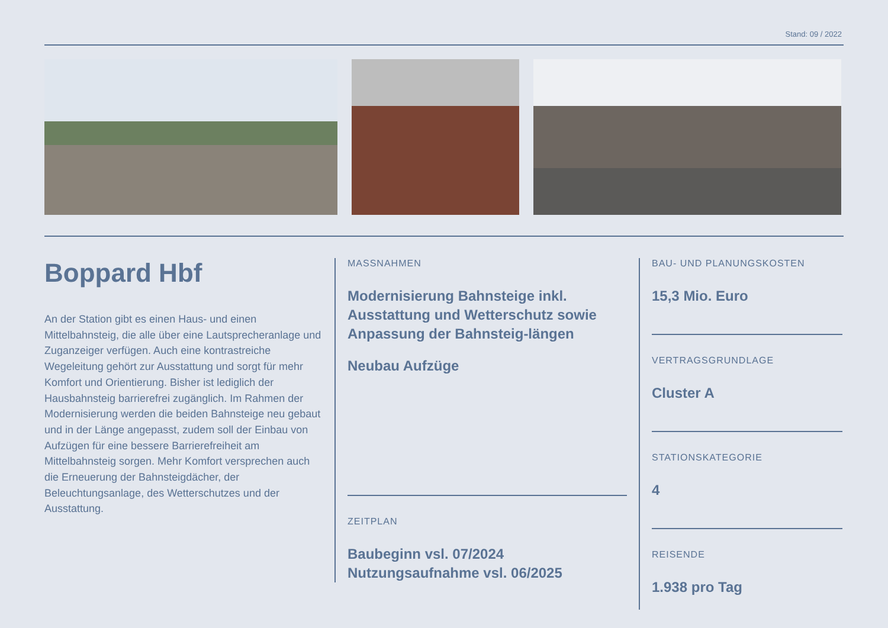Stand: 09 / 2022
Boppard Hbf
An der Station gibt es einen Haus- und einen Mittelbahnsteig, die alle über eine Lautsprecheranlage und Zuganzeiger verfügen. Auch eine kontrastreiche Wegeleitung gehört zur Ausstattung und sorgt für mehr Komfort und Orientierung. Bisher ist lediglich der Hausbahnsteig barrierefrei zugänglich. Im Rahmen der Modernisierung werden die beiden Bahnsteige neu gebaut und in der Länge angepasst, zudem soll der Einbau von Aufzügen für eine bessere Barrierefreiheit am Mittelbahnsteig sorgen. Mehr Komfort versprechen auch die Erneuerung der Bahnsteigdächer, der Beleuchtungsanlage, des Wetterschutzes und der Ausstattung.
MASSNAHMEN
Modernisierung Bahnsteige inkl. Ausstattung und Wetterschutz sowie Anpassung der Bahnsteig-längen
Neubau Aufzüge
ZEITPLAN
Baubeginn vsl. 07/2024
Nutzungsaufnahme vsl. 06/2025
BAU- UND PLANUNGSKOSTEN
15,3 Mio. Euro
VERTRAGSGRUNDLAGE
Cluster A
STATIONSKATEGORIE
4
REISENDE
1.938 pro Tag